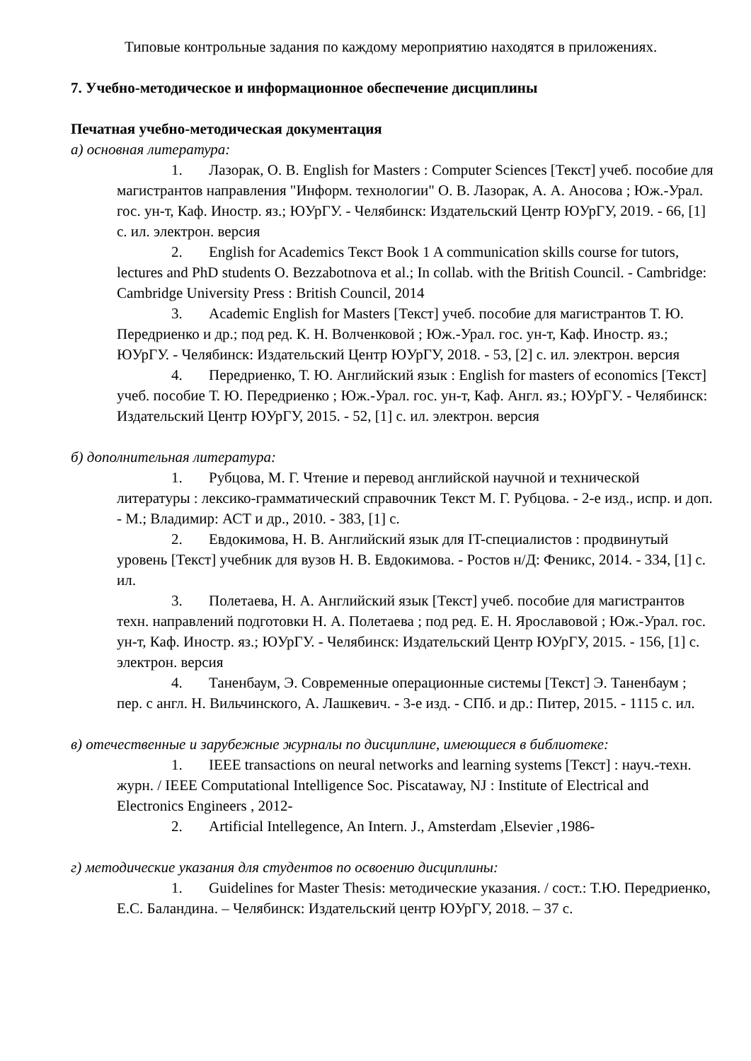Типовые контрольные задания по каждому мероприятию находятся в приложениях.
7. Учебно-методическое и информационное обеспечение дисциплины
Печатная учебно-методическая документация
а) основная литература:
1. Лазорак, О. В. English for Masters : Computer Sciences [Текст] учеб. пособие для магистрантов направления "Информ. технологии" О. В. Лазорак, А. А. Аносова ; Юж.-Урал. гос. ун-т, Каф. Иностр. яз.; ЮУрГУ. - Челябинск: Издательский Центр ЮУрГУ, 2019. - 66, [1] с. ил. электрон. версия
2. English for Academics Текст Book 1 A communication skills course for tutors, lectures and PhD students O. Bezzabotnova et al.; In collab. with the British Council. - Cambridge: Cambridge University Press : British Council, 2014
3. Academic English for Masters [Текст] учеб. пособие для магистрантов Т. Ю. Передриенко и др.; под ред. К. Н. Волченковой ; Юж.-Урал. гос. ун-т, Каф. Иностр. яз.; ЮУрГУ. - Челябинск: Издательский Центр ЮУрГУ, 2018. - 53, [2] с. ил. электрон. версия
4. Передриенко, Т. Ю. Английский язык : English for masters of economics [Текст] учеб. пособие Т. Ю. Передриенко ; Юж.-Урал. гос. ун-т, Каф. Англ. яз.; ЮУрГУ. - Челябинск: Издательский Центр ЮУрГУ, 2015. - 52, [1] с. ил. электрон. версия
б) дополнительная литература:
1. Рубцова, М. Г. Чтение и перевод английской научной и технической литературы : лексико-грамматический справочник Текст М. Г. Рубцова. - 2-е изд., испр. и доп. - М.; Владимир: АСТ и др., 2010. - 383, [1] с.
2. Евдокимова, Н. В. Английский язык для IT-специалистов : продвинутый уровень [Текст] учебник для вузов Н. В. Евдокимова. - Ростов н/Д: Феникс, 2014. - 334, [1] с. ил.
3. Полетаева, Н. А. Английский язык [Текст] учеб. пособие для магистрантов техн. направлений подготовки Н. А. Полетаева ; под ред. Е. Н. Ярославовой ; Юж.-Урал. гос. ун-т, Каф. Иностр. яз.; ЮУрГУ. - Челябинск: Издательский Центр ЮУрГУ, 2015. - 156, [1] с. электрон. версия
4. Таненбаум, Э. Современные операционные системы [Текст] Э. Таненбаум ; пер. с англ. Н. Вильчинского, А. Лашкевич. - 3-е изд. - СПб. и др.: Питер, 2015. - 1115 с. ил.
в) отечественные и зарубежные журналы по дисциплине, имеющиеся в библиотеке:
1. IEEE transactions on neural networks and learning systems [Текст] : науч.-техн. журн. / IEEE Computational Intelligence Soc. Piscataway, NJ : Institute of Electrical and Electronics Engineers , 2012-
2. Artificial Intellegence, An Intern. J., Amsterdam ,Elsevier ,1986-
г) методические указания для студентов по освоению дисциплины:
1. Guidelines for Master Thesis: методические указания. / сост.: Т.Ю. Передриенко, Е.С. Баландина. – Челябинск: Издательский центр ЮУрГУ, 2018. – 37 с.